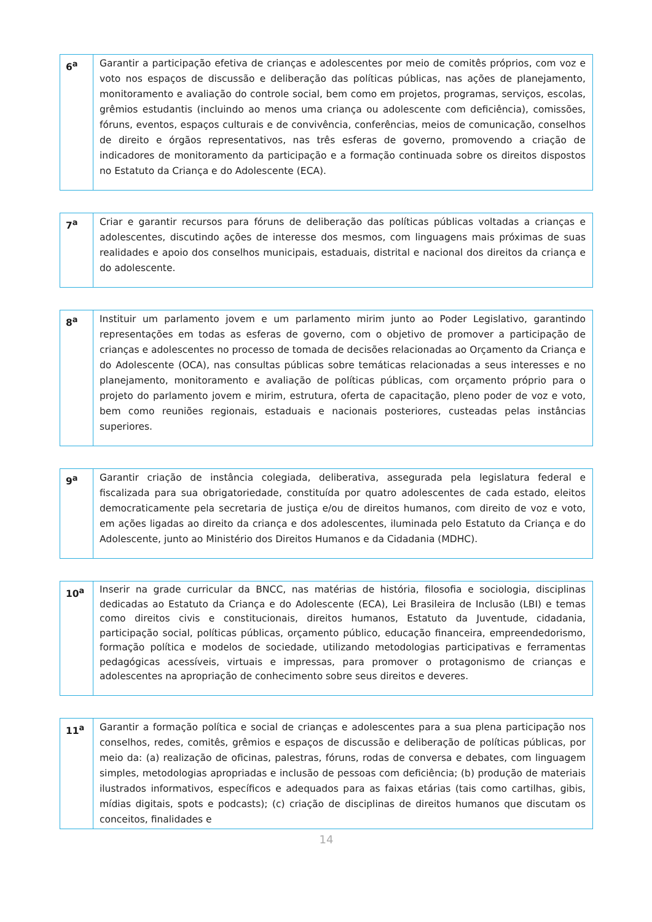| 6<sup>a</sup> | Garantir a participação efetiva de crianças e adolescentes por meio de comitês próprios, com voz e voto nos espaços de discussão e deliberação das políticas públicas, nas ações de planejamento, monitoramento e avaliação do controle social, bem como em projetos, programas, serviços, escolas, grêmios estudantis (incluindo ao menos uma criança ou adolescente com deficiência), comissões, fóruns, eventos, espaços culturais e de convivência, conferências, meios de comunicação, conselhos de direito e órgãos representativos, nas três esferas de governo, promovendo a criação de indicadores de monitoramento da participação e a formação continuada sobre os direitos dispostos no Estatuto da Criança e do Adolescente (ECA). |
| 7<sup>a</sup> | Criar e garantir recursos para fóruns de deliberação das políticas públicas voltadas a crianças e adolescentes, discutindo ações de interesse dos mesmos, com linguagens mais próximas de suas realidades e apoio dos conselhos municipais, estaduais, distrital e nacional dos direitos da criança e do adolescente. |
| 8<sup>a</sup> | Instituir um parlamento jovem e um parlamento mirim junto ao Poder Legislativo, garantindo representações em todas as esferas de governo, com o objetivo de promover a participação de crianças e adolescentes no processo de tomada de decisões relacionadas ao Orçamento da Criança e do Adolescente (OCA), nas consultas públicas sobre temáticas relacionadas a seus interesses e no planejamento, monitoramento e avaliação de políticas públicas, com orçamento próprio para o projeto do parlamento jovem e mirim, estrutura, oferta de capacitação, pleno poder de voz e voto, bem como reuniões regionais, estaduais e nacionais posteriores, custeadas pelas instâncias superiores. |
| 9<sup>a</sup> | Garantir criação de instância colegiada, deliberativa, assegurada pela legislatura federal e fiscalizada para sua obrigatoriedade, constituída por quatro adolescentes de cada estado, eleitos democraticamente pela secretaria de justiça e/ou de direitos humanos, com direito de voz e voto, em ações ligadas ao direito da criança e dos adolescentes, iluminada pelo Estatuto da Criança e do Adolescente, junto ao Ministério dos Direitos Humanos e da Cidadania (MDHC). |
| 10<sup>a</sup> | Inserir na grade curricular da BNCC, nas matérias de história, filosofia e sociologia, disciplinas dedicadas ao Estatuto da Criança e do Adolescente (ECA), Lei Brasileira de Inclusão (LBI) e temas como direitos civis e constitucionais, direitos humanos, Estatuto da Juventude, cidadania, participação social, políticas públicas, orçamento público, educação financeira, empreendedorismo, formação política e modelos de sociedade, utilizando metodologias participativas e ferramentas pedagógicas acessíveis, virtuais e impressas, para promover o protagonismo de crianças e adolescentes na apropriação de conhecimento sobre seus direitos e deveres. |
| 11<sup>a</sup> | Garantir a formação política e social de crianças e adolescentes para a sua plena participação nos conselhos, redes, comitês, grêmios e espaços de discussão e deliberação de políticas públicas, por meio da: (a) realização de oficinas, palestras, fóruns, rodas de conversa e debates, com linguagem simples, metodologias apropriadas e inclusão de pessoas com deficiência; (b) produção de materiais ilustrados informativos, específicos e adequados para as faixas etárias (tais como cartilhas, gibis, mídias digitais, spots e podcasts); (c) criação de disciplinas de direitos humanos que discutam os conceitos, finalidades e |
14